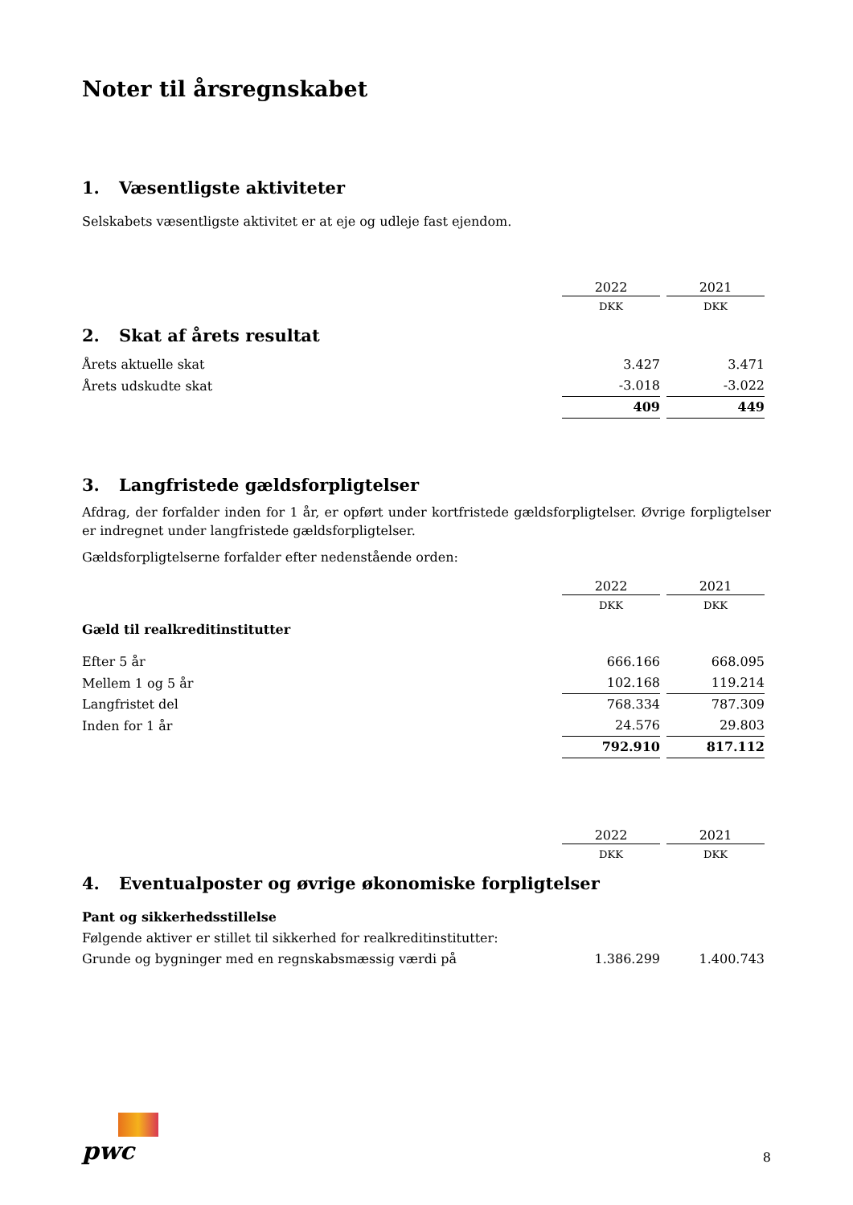Noter til årsregnskabet
1. Væsentligste aktiviteter
Selskabets væsentligste aktivitet er at eje og udleje fast ejendom.
| | 2022 | 2021 |
| | DKK | DKK |
| 2. Skat af årets resultat | | |
| Årets aktuelle skat | 3.427 | 3.471 |
| Årets udskudte skat | -3.018 | -3.022 |
| | 409 | 449 |
3. Langfristede gældsforpligtelser
Afdrag, der forfalder inden for 1 år, er opført under kortfristede gældsforpligtelser. Øvrige forpligtelser er indregnet under langfristede gældsforpligtelser.
Gældsforpligtelserne forfalder efter nedenstående orden:
| | 2022 | 2021 |
| | DKK | DKK |
| Gæld til realkreditinstitutter | | |
| Efter 5 år | 666.166 | 668.095 |
| Mellem 1 og 5 år | 102.168 | 119.214 |
| Langfristet del | 768.334 | 787.309 |
| Inden for 1 år | 24.576 | 29.803 |
| | 792.910 | 817.112 |
| | 2022 | 2021 |
| | DKK | DKK |
| 4. Eventualposter og øvrige økonomiske forpligtelser | | |
| Pant og sikkerhedsstillelse | | |
| Følgende aktiver er stillet til sikkerhed for realkreditinstitutter: | | |
| Grunde og bygninger med en regnskabsmæssig værdi på | 1.386.299 | 1.400.743 |
pwc
8